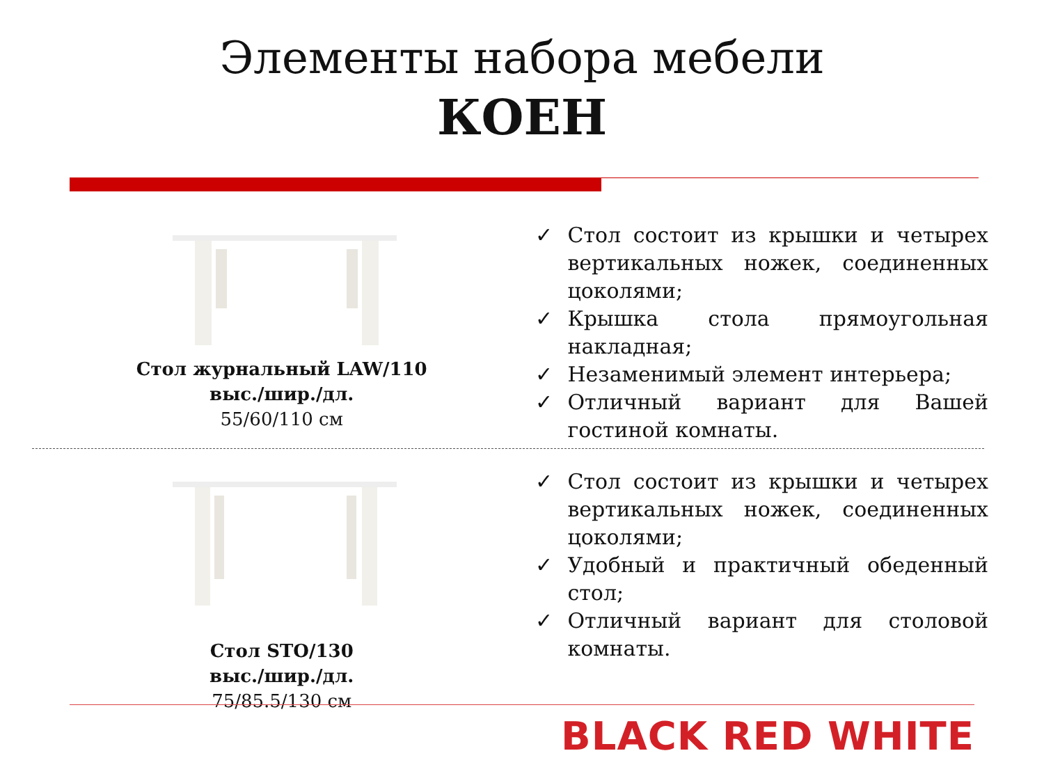Элементы набора мебели
КОЕН
Стол журнальный LAW/110
выс./шир./дл.
55/60/110 см
✓ Стол состоит из крышки и четырех вертикальных ножек, соединенных цоколями;
✓ Крышка стола прямоугольная накладная;
✓ Незаменимый элемент интерьера;
✓ Отличный вариант для Вашей гостиной комнаты.
Стол STO/130
выс./шир./дл.
75/85.5/130 см
✓ Стол состоит из крышки и четырех вертикальных ножек, соединенных цоколями;
✓ Удобный и практичный обеденный стол;
✓ Отличный вариант для столовой комнаты.
BLACK RED WHITE